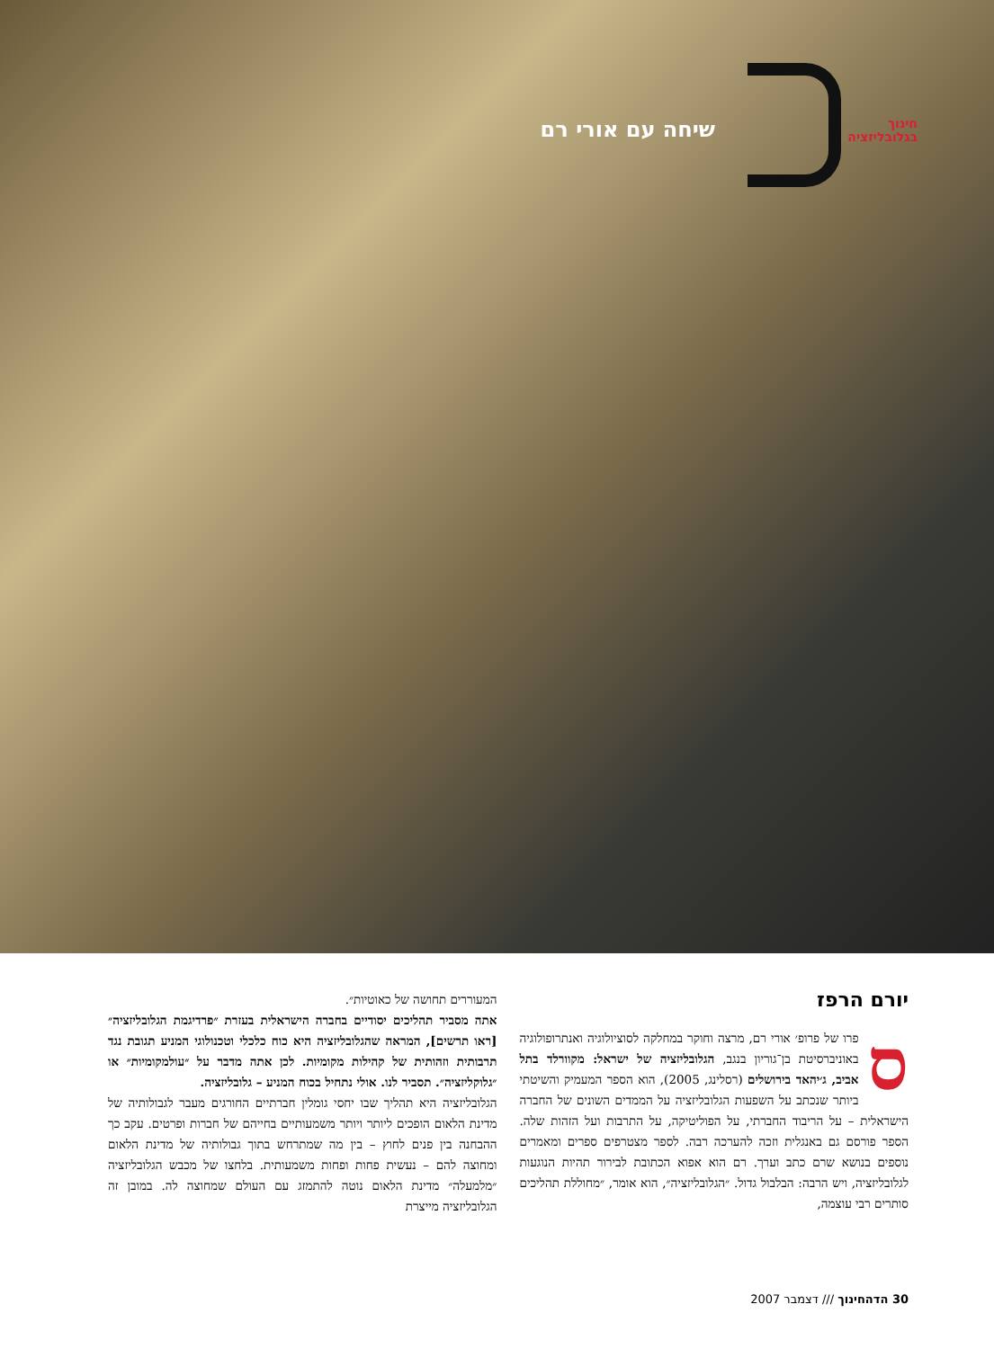חינוך
בגלובליזציה
שיחה עם אורי רם
יורם הרפז
ספרו של פרופ׳ אורי רם, מרצה וחוקר במחלקה לסוציולוגיה ואנתרופולוגיה באוניברסיטת בן־גוריון בנגב, הגלובליזציה של ישראל: מקוורלד בתל אביב, ג׳יהאד בירושלים (רסלינג, 2005), הוא הספר המעמיק והשיטתי ביותר שנכתב על השפעות הגלובליזציה על הממדים השונים של החברה הישראלית – על הריבוד החברתי, על הפוליטיקה, על התרבות ועל הזהות שלה. הספר פורסם גם באנגלית וזכה להערכה רבה. לספר מצטרפים ספרים ומאמרים נוספים בנושא שרם כתב וערך. רם הוא אפוא הכתובת לבירור תהיות הנוגעות לגלובליזציה, ויש הרבה: הבלבול גדול. ״הגלובליזציה״, הוא אומר, ״מחוללת תהליכים סותרים רבי עוצמה,
המעוררים תחושה של כאוטיות״.
אתה מסביר תהליכים יסודיים בחברה הישראלית בעזרת ״פרדיגמת הגלובליזציה״ [ראו תרשים], המראה שהגלובליזציה היא כוח כלכלי וטכנולוגי המניע תגובת נגד תרבותית וזהותית של קהילות מקומיות. לכן אתה מדבר על ״עולמקומיות״ או ״גלוקליזציה״. תסביר לנו. אולי נתחיל בכוח המניע – גלובליזציה.
הגלובליזציה היא תהליך שבו יחסי גומלין חברתיים החורגים מעבר לגבולותיה של מדינת הלאום הופכים ליותר ויותר משמעותיים בחייהם של חברות ופרטים. עקב כך ההבחנה בין פנים לחוץ – בין מה שמתרחש בתוך גבולותיה של מדינת הלאום ומחוצה להם – נעשית פחות ופחות משמעותית. בלחצו של מכבש הגלובליזציה ״מלמעלה״ מדינת הלאום נוטה להתמזג עם העולם שמחוצה לה. במובן זה הגלובליזציה מייצרת
30 הדהחינוך /// דצמבר 2007